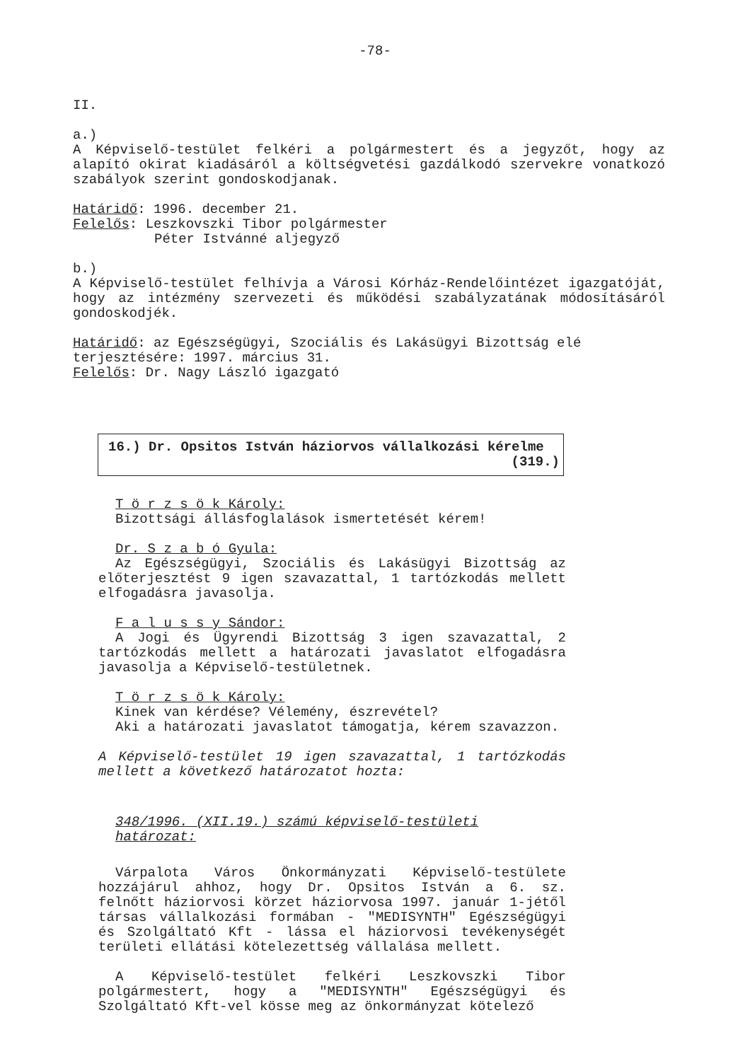-78-
II.
a.)
A Képviselő-testület felkéri a polgármestert és a jegyzőt, hogy az alapító okirat kiadásáról a költségvetési gazdálkodó szervekre vonatkozó szabályok szerint gondoskodjanak.
Határidő: 1996. december 21.
Felelős: Leszkovszki Tibor polgármester
Péter Istvánné aljegyző
b.)
A Képviselő-testület felhívja a Városi Kórház-Rendelőintézet igazgatóját, hogy az intézmény szervezeti és működési szabályzatának módosításáról gondoskodjék.
Határidő: az Egészségügyi, Szociális és Lakásügyi Bizottság elé terjesztésére: 1997. március 31.
Felelős: Dr. Nagy László igazgató
16.) Dr. Opsitos István háziorvos vállalkozási kérelme
(319.)
T ö r z s ö k Károly:
Bizottsági állásfoglalások ismertetését kérem!
Dr. S z a b ó Gyula:
Az Egészségügyi, Szociális és Lakásügyi Bizottság az előterjesztést 9 igen szavazattal, 1 tartózkodás mellett elfogadásra javasolja.
F a l u s s y Sándor:
A Jogi és Ügyrendi Bizottság 3 igen szavazattal, 2 tartózkodás mellett a határozati javaslatot elfogadásra javasolja a Képviselő-testületnek.
T ö r z s ö k Károly:
Kinek van kérdése? Vélemény, észrevétel?
Aki a határozati javaslatot támogatja, kérem szavazzon.
A Képviselő-testület 19 igen szavazattal, 1 tartózkodás mellett a következő határozatot hozta:
348/1996. (XII.19.) számú képviselő-testületi határozat:
Várpalota Város Önkormányzati Képviselő-testülete hozzájárul ahhoz, hogy Dr. Opsitos István a 6. sz. felnőtt háziorvosi körzet háziorvosa 1997. január 1-jétől társas vállalkozási formában - "MEDISYNTH" Egészségügyi és Szolgáltató Kft - lássa el háziorvosi tevékenységét területi ellátási kötelezettség vállalása mellett.
A Képviselő-testület felkéri Leszkovszki Tibor polgármestert, hogy a "MEDISYNTH" Egészségügyi és Szolgáltató Kft-vel kösse meg az önkormányzat kötelező